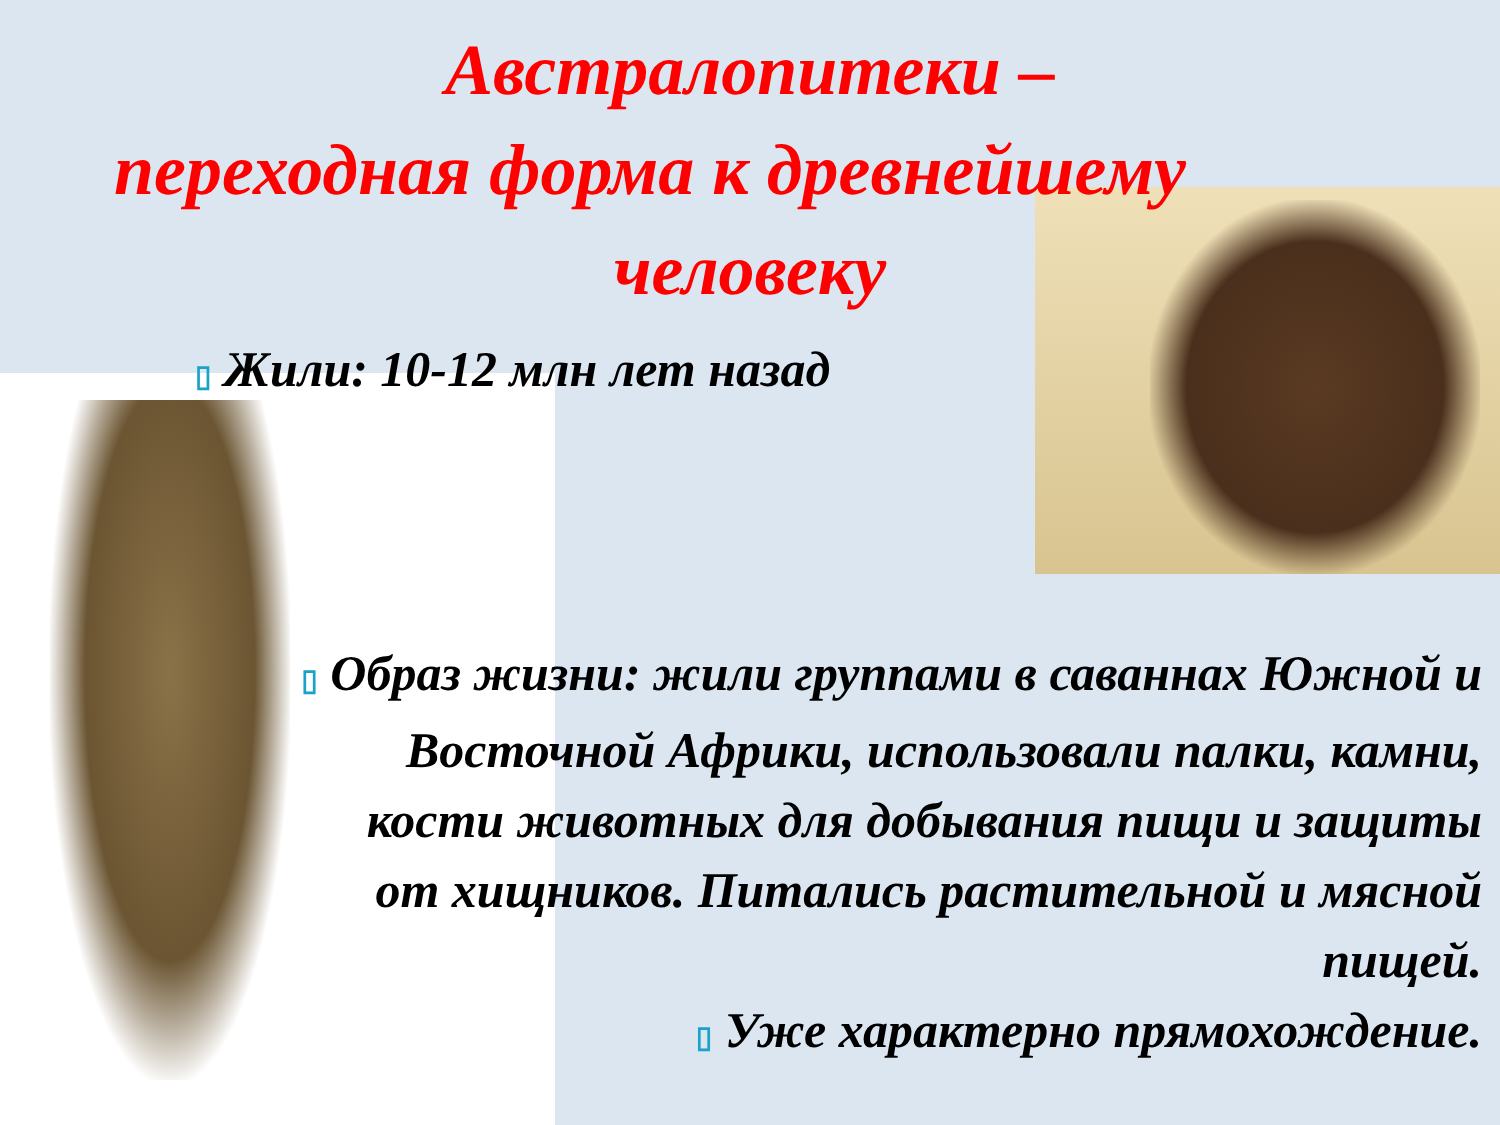Австралопитеки –
переходная форма к древнейшему
человеку
▯ Жили: 10-12 млн лет назад
▯ Образ жизни: жили группами в саваннах Южной и Восточной Африки, использовали палки, камни, кости животных для добывания пищи и защиты от хищников. Питались растительной и мясной пищей.
▯ Уже характерно прямохождение.